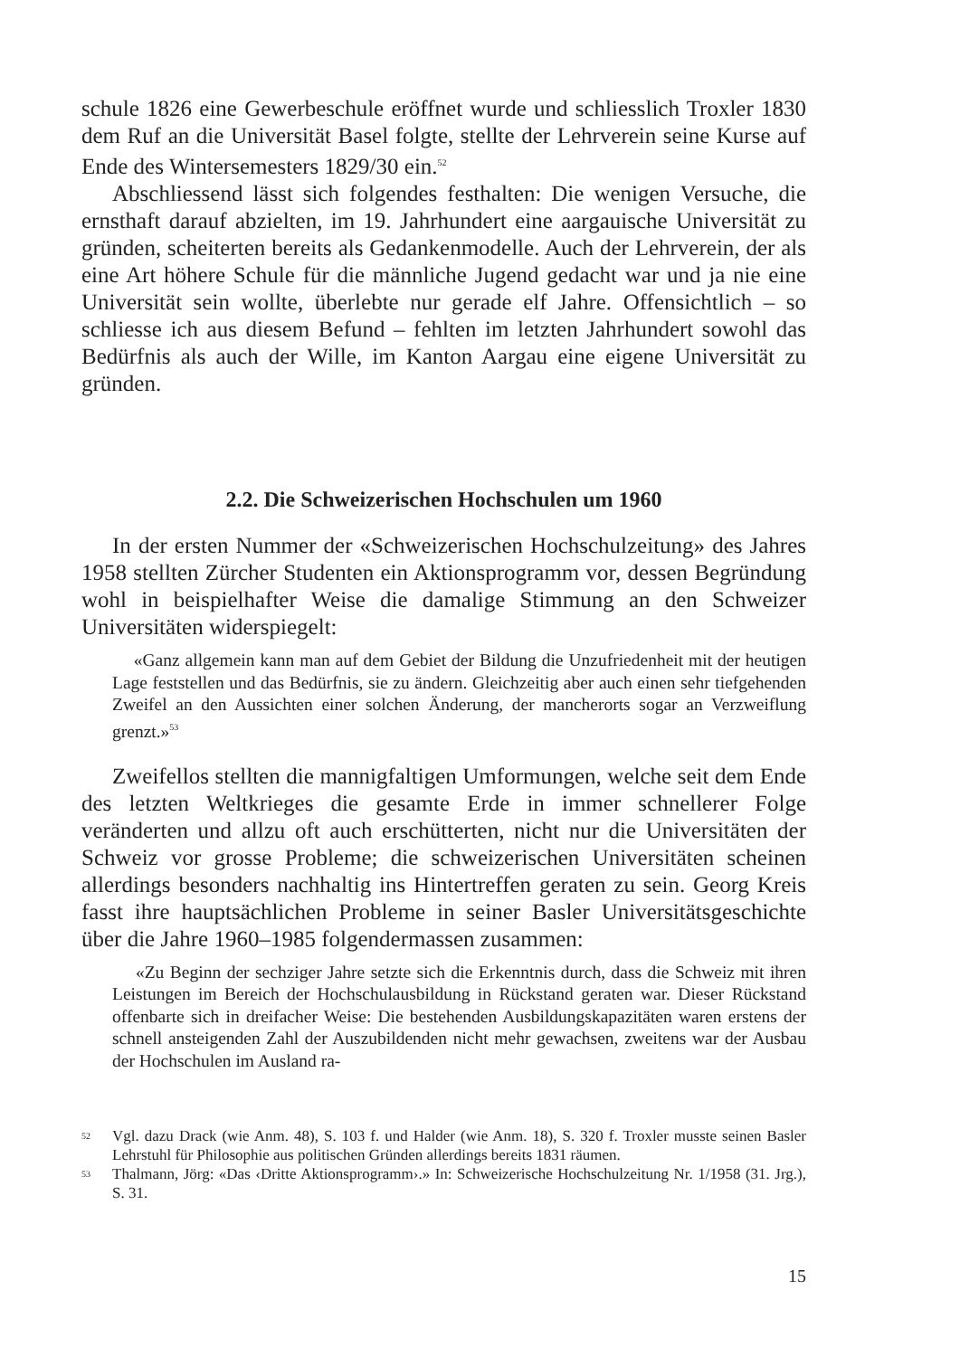schule 1826 eine Gewerbeschule eröffnet wurde und schliesslich Troxler 1830 dem Ruf an die Universität Basel folgte, stellte der Lehrverein seine Kurse auf Ende des Wintersemesters 1829/30 ein.<sup>52</sup>
Abschliessend lässt sich folgendes festhalten: Die wenigen Versuche, die ernsthaft darauf abzielten, im 19. Jahrhundert eine aargauische Universität zu gründen, scheiterten bereits als Gedankenmodelle. Auch der Lehrverein, der als eine Art höhere Schule für die männliche Jugend gedacht war und ja nie eine Universität sein wollte, überlebte nur gerade elf Jahre. Offensichtlich – so schliesse ich aus diesem Befund – fehlten im letzten Jahrhundert sowohl das Bedürfnis als auch der Wille, im Kanton Aargau eine eigene Universität zu gründen.
2.2. Die Schweizerischen Hochschulen um 1960
In der ersten Nummer der «Schweizerischen Hochschulzeitung» des Jahres 1958 stellten Zürcher Studenten ein Aktionsprogramm vor, dessen Begründung wohl in beispielhafter Weise die damalige Stimmung an den Schweizer Universitäten widerspiegelt:
«Ganz allgemein kann man auf dem Gebiet der Bildung die Unzufriedenheit mit der heutigen Lage feststellen und das Bedürfnis, sie zu ändern. Gleichzeitig aber auch einen sehr tiefgehenden Zweifel an den Aussichten einer solchen Änderung, der mancherorts sogar an Verzweiflung grenzt.»<sup>53</sup>
Zweifellos stellten die mannigfaltigen Umformungen, welche seit dem Ende des letzten Weltkrieges die gesamte Erde in immer schnellerer Folge veränderten und allzu oft auch erschütterten, nicht nur die Universitäten der Schweiz vor grosse Probleme; die schweizerischen Universitäten scheinen allerdings besonders nachhaltig ins Hintertreffen geraten zu sein. Georg Kreis fasst ihre hauptsächlichen Probleme in seiner Basler Universitätsgeschichte über die Jahre 1960–1985 folgendermassen zusammen:
«Zu Beginn der sechziger Jahre setzte sich die Erkenntnis durch, dass die Schweiz mit ihren Leistungen im Bereich der Hochschulausbildung in Rückstand geraten war. Dieser Rückstand offenbarte sich in dreifacher Weise: Die bestehenden Ausbildungskapazitäten waren erstens der schnell ansteigenden Zahl der Auszubildenden nicht mehr gewachsen, zweitens war der Ausbau der Hochschulen im Ausland ra-
52 Vgl. dazu Drack (wie Anm. 48), S. 103 f. und Halder (wie Anm. 18), S. 320 f. Troxler musste seinen Basler Lehrstuhl für Philosophie aus politischen Gründen allerdings bereits 1831 räumen.
53 Thalmann, Jörg: «Das ‹Dritte Aktionsprogramm›.» In: Schweizerische Hochschulzeitung Nr. 1/1958 (31. Jrg.), S. 31.
15